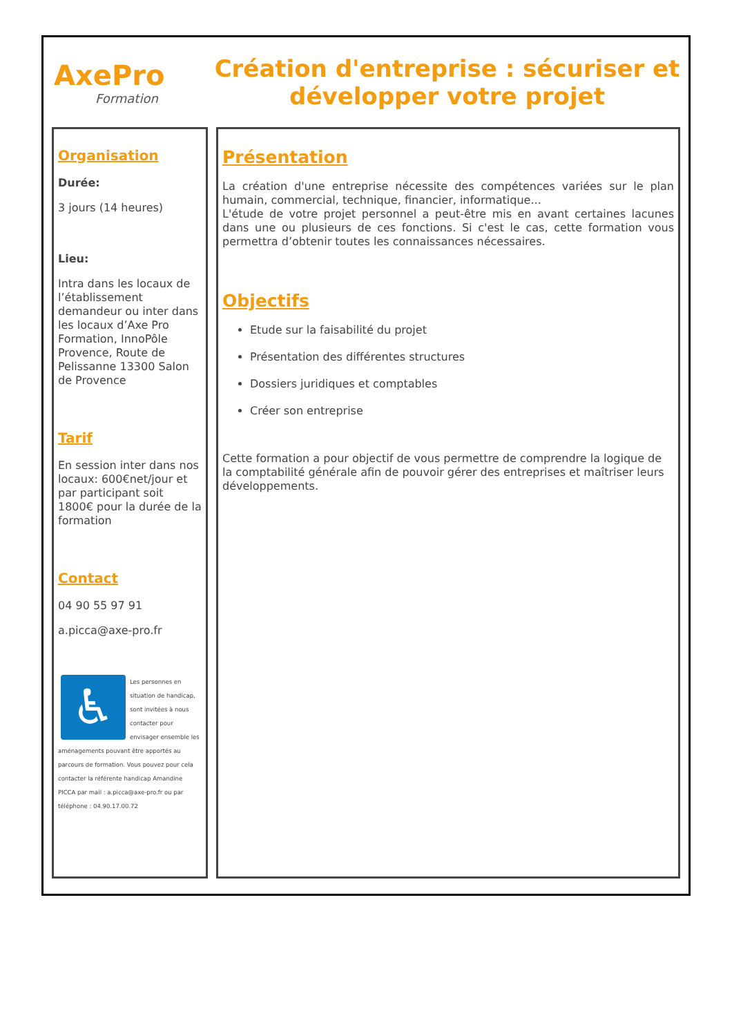A xePro
Formation
Création d'entreprise : sécuriser et développer votre projet
Organisation
Durée:
3 jours (14 heures)
Lieu:
Intra dans les locaux de l’établissement demandeur ou inter dans les locaux d’Axe Pro Formation, InnoPôle Provence, Route de Pelissanne 13300 Salon de Provence
Tarif
En session inter dans nos locaux: 600€net/jour et par participant soit 1800€ pour la durée de la formation
Contact
04 90 55 97 91
a.picca@axe-pro.fr
♿
Les personnes en situation de handicap, sont invitées à nous contacter pour envisager ensemble les aménagements pouvant être apportés au parcours de formation. Vous pouvez pour cela contacter la référente handicap Amandine PICCA par mail : a.picca@axe-pro.fr ou par téléphone : 04.90.17.00.72
Présentation
La création d'une entreprise nécessite des compétences variées sur le plan humain, commercial, technique, financier, informatique...
L'étude de votre projet personnel a peut-être mis en avant certaines lacunes dans une ou plusieurs de ces fonctions. Si c'est le cas, cette formation vous permettra d’obtenir toutes les connaissances nécessaires.
Objectifs
Etude sur la faisabilité du projet
Présentation des différentes structures
Dossiers juridiques et comptables
Créer son entreprise
Cette formation a pour objectif de vous permettre de comprendre la logique de la comptabilité générale afin de pouvoir gérer des entreprises et maîtriser leurs développements.